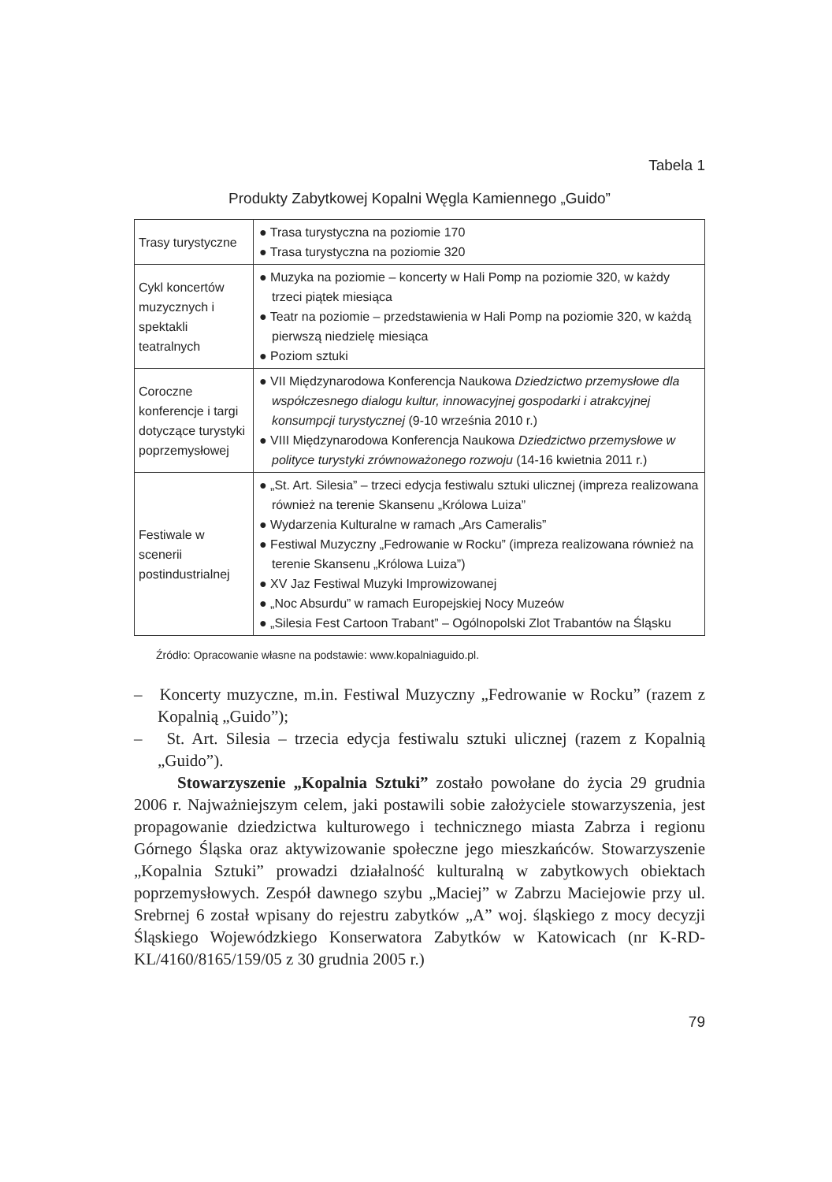Tabela 1
Produkty Zabytkowej Kopalni Węgla Kamiennego „Guido”
| Trasy turystyczne | ● Trasa turystyczna na poziomie 170 ● Trasa turystyczna na poziomie 320 |
| Cykl koncertów muzycznych i spektakli teatralnych | ● Muzyka na poziomie – koncerty w Hali Pomp na poziomie 320, w każdy trzeci piątek miesiąca ● Teatr na poziomie – przedstawienia w Hali Pomp na poziomie 320, w każdą pierwszą niedzielę miesiąca ● Poziom sztuki |
| Coroczne konferencje i targi dotyczące turystyki poprzemysłowej | ● VII Międzynarodowa Konferencja Naukowa Dziedzictwo przemysłowe dla współczesnego dialogu kultur, innowacyjnej gospodarki i atrakcyjnej konsumpcji turystycznej (9-10 września 2010 r.) ● VIII Międzynarodowa Konferencja Naukowa Dziedzictwo przemysłowe w polityce turystyki zrównoważonego rozwoju (14-16 kwietnia 2011 r.) |
| Festiwale w scenerii postindustrialnej | ● „St. Art. Silesia” – trzeci edycja festiwalu sztuki ulicznej (impreza realizowana również na terenie Skansenu „Królowa Luiza” ● Wydarzenia Kulturalne w ramach „Ars Cameralis” ● Festiwal Muzyczny „Fedrowanie w Rocku” (impreza realizowana również na terenie Skansenu „Królowa Luiza”) ● XV Jaz Festiwal Muzyki Improwizowanej ● „Noc Absurdu” w ramach Europejskiej Nocy Muzeów ● „Silesia Fest Cartoon Trabant” – Ogólnopolski Zlot Trabantów na Śląsku |
Źródło: Opracowanie własne na podstawie: www.kopalniaguido.pl.
– Koncerty muzyczne, m.in. Festiwal Muzyczny „Fedrowanie w Rocku” (razem z Kopalnią „Guido”);
– St. Art. Silesia – trzecia edycja festiwalu sztuki ulicznej (razem z Kopalnią „Guido”).
Stowarzyszenie „Kopalnia Sztuki” zostało powołane do życia 29 grudnia 2006 r. Najważniejszym celem, jaki postawili sobie założyciele stowarzyszenia, jest propagowanie dziedzictwa kulturowego i technicznego miasta Zabrza i regionu Górnego Śląska oraz aktywizowanie społeczne jego mieszkańców. Stowarzyszenie „Kopalnia Sztuki” prowadzi działalność kulturalną w zabytkowych obiektach poprzemysłowych. Zespół dawnego szybu „Maciej” w Zabrzu Maciejowie przy ul. Srebrnej 6 został wpisany do rejestru zabytków „A” woj. śląskiego z mocy decyzji Śląskiego Wojewódzkiego Konserwatora Zabytków w Katowicach (nr K-RD-KL/4160/8165/159/05 z 30 grudnia 2005 r.)
79